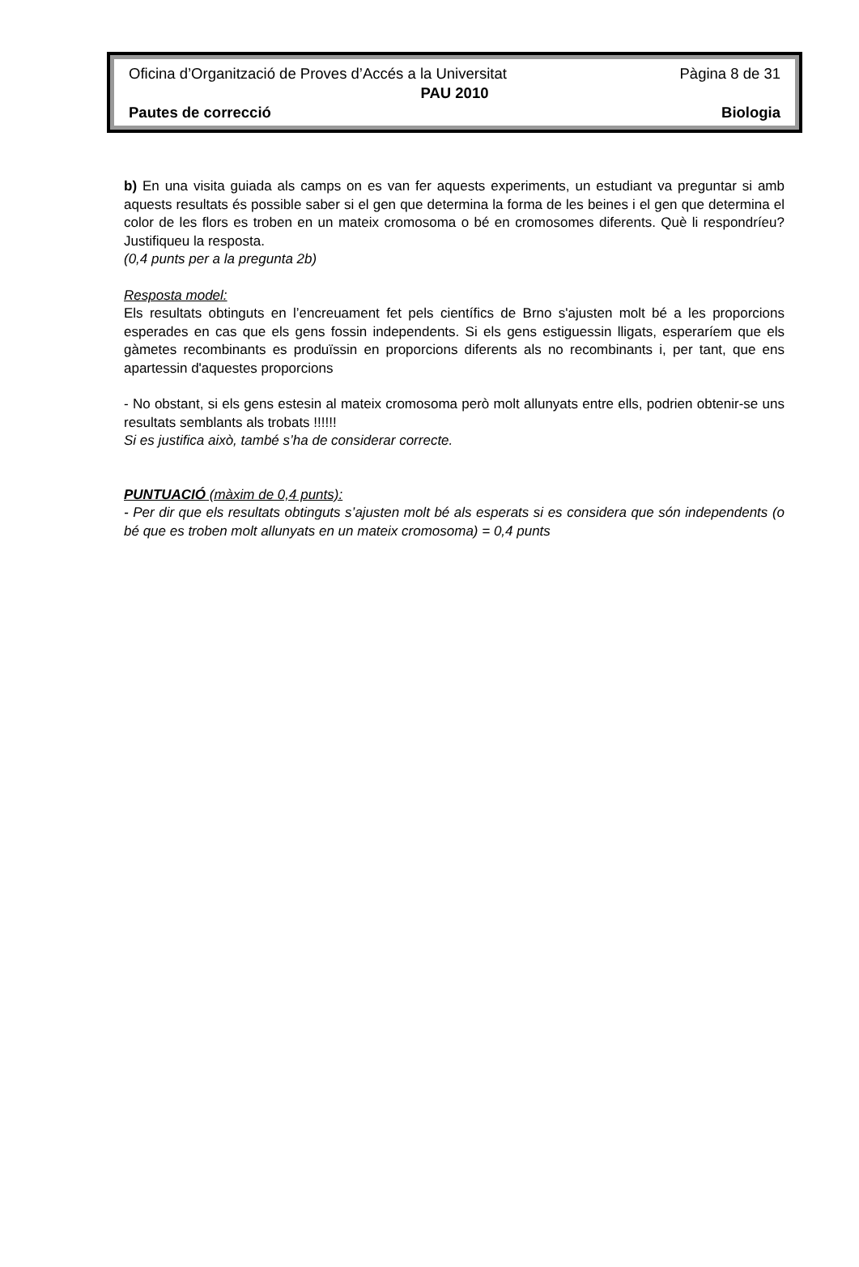Oficina d’Organització de Proves d’Accés a la Universitat Pàgina 8 de 31
PAU 2010
Pautes de correcció Biologia
b) En una visita guiada als camps on es van fer aquests experiments, un estudiant va preguntar si amb aquests resultats és possible saber si el gen que determina la forma de les beines i el gen que determina el color de les flors es troben en un mateix cromosoma o bé en cromosomes diferents. Què li respondríeu? Justifiqueu la resposta.
(0,4 punts per a la pregunta 2b)
Resposta model:
Els resultats obtinguts en l’encreuament fet pels científics de Brno s'ajusten molt bé a les proporcions esperades en cas que els gens fossin independents. Si els gens estiguessin lligats, esperaríem que els gàmetes recombinants es produïssin en proporcions diferents als no recombinants i, per tant, que ens apartessin d'aquestes proporcions
- No obstant, si els gens estesin al mateix cromosoma però molt allunyats entre ells, podrien obtenir-se uns resultats semblants als trobats !!!!!!
Si es justifica això, també s’ha de considerar correcte.
PUNTUACIÓ (màxim de 0,4 punts):
- Per dir que els resultats obtinguts s’ajusten molt bé als esperats si es considera que són independents (o bé que es troben molt allunyats en un mateix cromosoma) = 0,4 punts